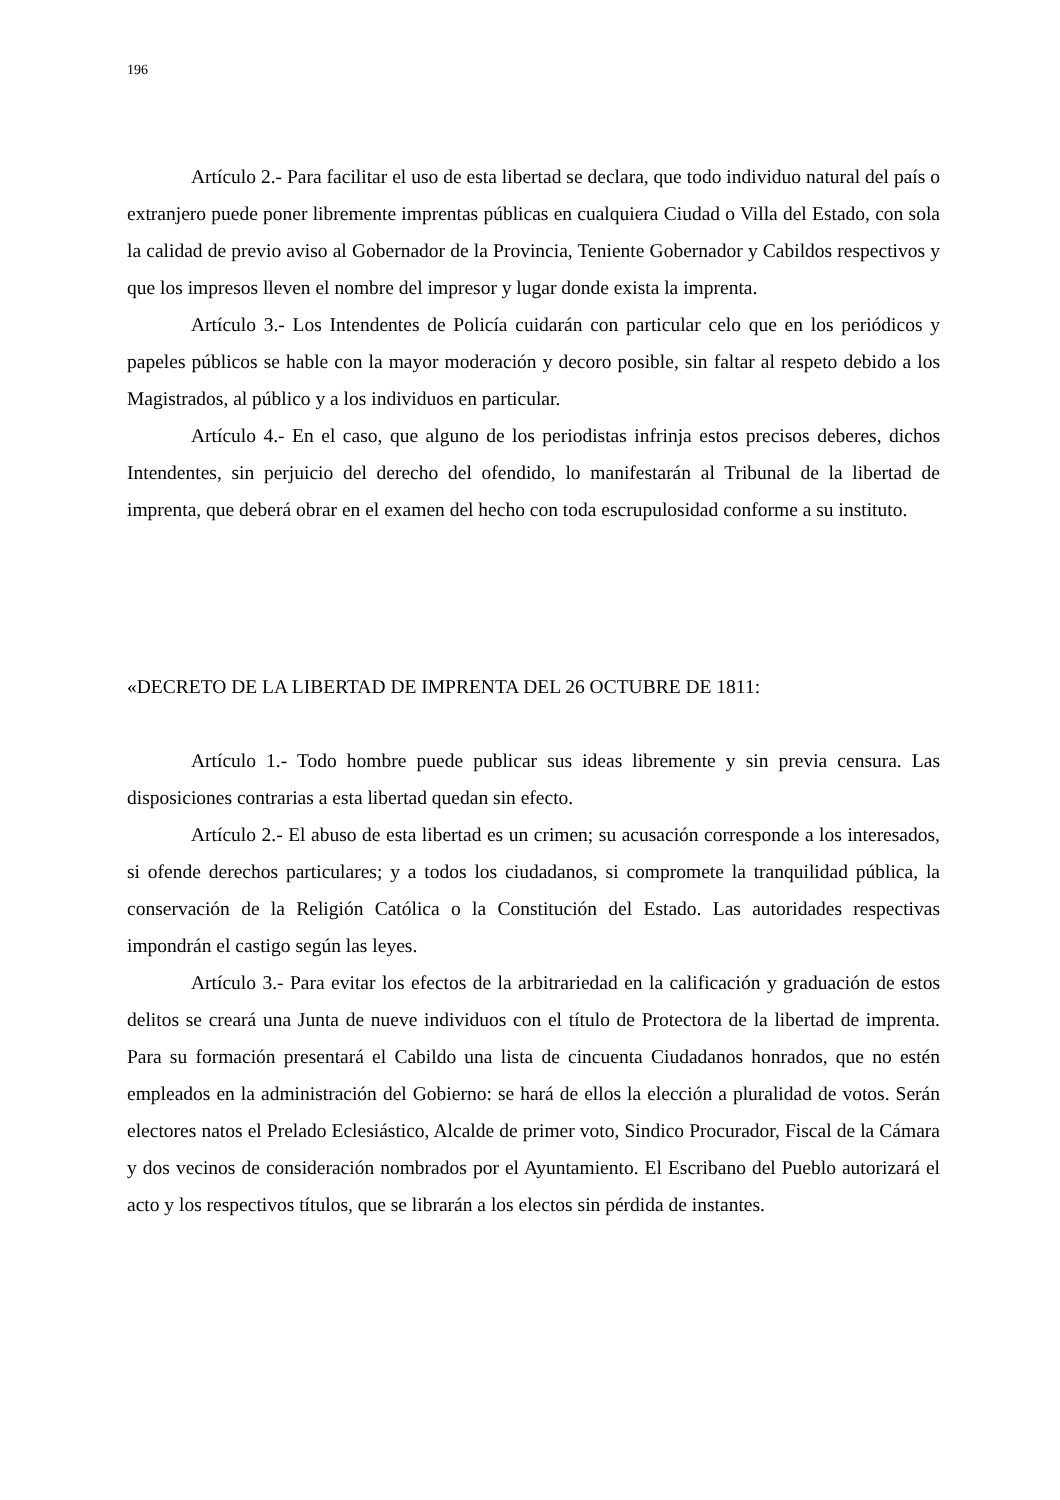196
Artículo 2.- Para facilitar el uso de esta libertad se declara, que todo individuo natural del país o extranjero puede poner libremente imprentas públicas en cualquiera Ciudad o Villa del Estado, con sola la calidad de previo aviso al Gobernador de la Provincia, Teniente Gobernador y Cabildos respectivos y que los impresos lleven el nombre del impresor y lugar donde exista la imprenta.
Artículo 3.- Los Intendentes de Policía cuidarán con particular celo que en los periódicos y papeles públicos se hable con la mayor moderación y decoro posible, sin faltar al respeto debido a los Magistrados, al público y a los individuos en particular.
Artículo 4.- En el caso, que alguno de los periodistas infrinja estos precisos deberes, dichos Intendentes, sin perjuicio del derecho del ofendido, lo manifestarán al Tribunal de la libertad de imprenta, que deberá obrar en el examen del hecho con toda escrupulosidad conforme a su instituto.
«DECRETO DE LA LIBERTAD DE IMPRENTA DEL 26 OCTUBRE DE 1811:
Artículo 1.- Todo hombre puede publicar sus ideas libremente y sin previa censura. Las disposiciones contrarias a esta libertad quedan sin efecto.
Artículo 2.- El abuso de esta libertad es un crimen; su acusación corresponde a los interesados, si ofende derechos particulares; y a todos los ciudadanos, si compromete la tranquilidad pública, la conservación de la Religión Católica o la Constitución del Estado. Las autoridades respectivas impondrán el castigo según las leyes.
Artículo 3.- Para evitar los efectos de la arbitrariedad en la calificación y graduación de estos delitos se creará una Junta de nueve individuos con el título de Protectora de la libertad de imprenta. Para su formación presentará el Cabildo una lista de cincuenta Ciudadanos honrados, que no estén empleados en la administración del Gobierno: se hará de ellos la elección a pluralidad de votos. Serán electores natos el Prelado Eclesiástico, Alcalde de primer voto, Sindico Procurador, Fiscal de la Cámara y dos vecinos de consideración nombrados por el Ayuntamiento. El Escribano del Pueblo autorizará el acto y los respectivos títulos, que se librarán a los electos sin pérdida de instantes.